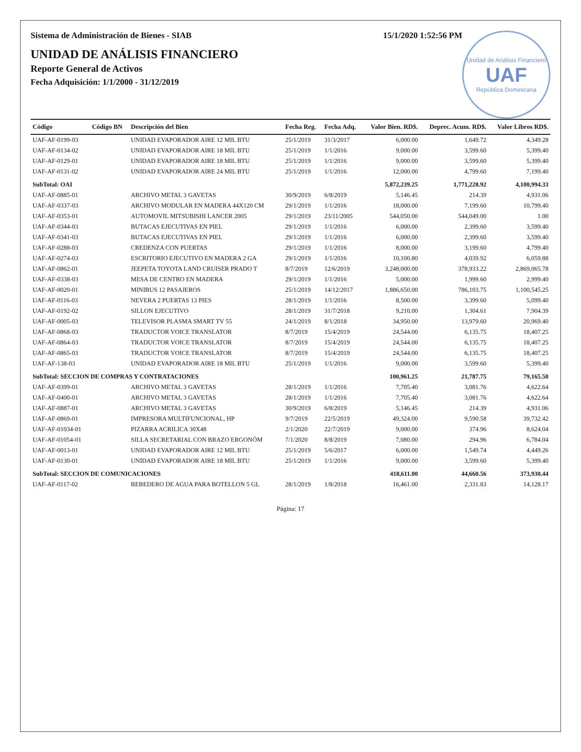Unidad de Análisis Financiero
UAF
República Dominicana
Sistema de Administración de Bienes - SIAB 15/1/2020 1:52:56 PM
UNIDAD DE ANÁLISIS FINANCIERO
Reporte General de Activos
Fecha Adquisición: 1/1/2000 - 31/12/2019
| Código | Código BN | Descripción del Bien | Fecha Reg. | Fecha Adq. | Valor Bien. RD$. | Deprec. Acum. RD$. | Valor Libros RD$. |
| --- | --- | --- | --- | --- | --- | --- | --- |
| UAF-AF-0199-03 | | UNIDAD EVAPORADOR AIRE 12 MIL BTU | 25/1/2019 | 31/3/2017 | 6,000.00 | 1,649.72 | 4,349.28 |
| UAF-AF-0134-02 | | UNIDAD EVAPORADOR AIRE 18 MIL BTU | 25/1/2019 | 1/1/2016 | 9,000.00 | 3,599.60 | 5,399.40 |
| UAF-AF-0129-01 | | UNIDAD EVAPORADOR AIRE 18 MIL BTU | 25/1/2019 | 1/1/2016 | 9,000.00 | 3,599.60 | 5,399.40 |
| UAF-AF-0131-02 | | UNIDAD EVAPORADOR AIRE 24 MIL BTU | 25/1/2019 | 1/1/2016 | 12,000.00 | 4,799.60 | 7,199.40 |
| SubTotal: OAI | | | | | 5,872,239.25 | 1,771,228.92 | 4,100,994.33 |
| UAF-AF-0885-01 | | ARCHIVO METAL 3 GAVETAS | 30/9/2019 | 6/8/2019 | 5,146.45 | 214.39 | 4,931.06 |
| UAF-AF-0337-03 | | ARCHIVO MODULAR EN MADERA 44X120 CM | 29/1/2019 | 1/1/2016 | 18,000.00 | 7,199.60 | 10,799.40 |
| UAF-AF-0353-01 | | AUTOMOVIL MITSUBISHI LANCER 2005 | 29/1/2019 | 23/11/2005 | 544,050.00 | 544,049.00 | 1.00 |
| UAF-AF-0344-03 | | BUTACAS EJECUTIVAS EN PIEL | 29/1/2019 | 1/1/2016 | 6,000.00 | 2,399.60 | 3,599.40 |
| UAF-AF-0341-03 | | BUTACAS EJECUTIVAS EN PIEL | 29/1/2019 | 1/1/2016 | 6,000.00 | 2,399.60 | 3,599.40 |
| UAF-AF-0288-03 | | CREDENZA CON PUERTAS | 29/1/2019 | 1/1/2016 | 8,000.00 | 3,199.60 | 4,799.40 |
| UAF-AF-0274-03 | | ESCRITORIO EJECUTIVO EN MADERA 2 GA | 29/1/2019 | 1/1/2016 | 10,100.80 | 4,039.92 | 6,059.88 |
| UAF-AF-0862-01 | | JEEPETA TOYOTA LAND CRUISER PRADO T | 8/7/2019 | 12/6/2019 | 3,248,000.00 | 378,933.22 | 2,869,065.78 |
| UAF-AF-0338-03 | | MESA DE CENTRO EN MADERA | 29/1/2019 | 1/1/2016 | 5,000.00 | 1,999.60 | 2,999.40 |
| UAF-AF-0020-01 | | MINIBUS 12 PASAJEROS | 25/1/2019 | 14/12/2017 | 1,886,650.00 | 786,103.75 | 1,100,545.25 |
| UAF-AF-0116-03 | | NEVERA 2 PUERTAS 13 PIES | 28/1/2019 | 1/1/2016 | 8,500.00 | 3,399.60 | 5,099.40 |
| UAF-AF-0192-02 | | SILLON EJECUTIVO | 28/1/2019 | 31/7/2018 | 9,210.00 | 1,304.61 | 7,904.39 |
| UAF-AF-0005-03 | | TELEVISOR PLASMA SMART TV 55 | 24/1/2019 | 8/1/2018 | 34,950.00 | 13,979.60 | 20,969.40 |
| UAF-AF-0868-03 | | TRADUCTOR VOICE TRANSLATOR | 8/7/2019 | 15/4/2019 | 24,544.00 | 6,135.75 | 18,407.25 |
| UAF-AF-0864-03 | | TRADUCTOR VOICE TRANSLATOR | 8/7/2019 | 15/4/2019 | 24,544.00 | 6,135.75 | 18,407.25 |
| UAF-AF-0865-03 | | TRADUCTOR VOICE TRANSLATOR | 8/7/2019 | 15/4/2019 | 24,544.00 | 6,135.75 | 18,407.25 |
| UAF-AF-138-03 | | UNIDAD EVAPORADOR AIRE 18 MIL BTU | 25/1/2019 | 1/1/2016 | 9,000.00 | 3,599.60 | 5,399.40 |
| SubTotal: SECCION DE COMPRAS Y CONTRATACIONES | | | | | 100,961.25 | 21,787.75 | 79,165.50 |
| UAF-AF-0399-01 | | ARCHIVO METAL 3 GAVETAS | 28/1/2019 | 1/1/2016 | 7,705.40 | 3,081.76 | 4,622.64 |
| UAF-AF-0400-01 | | ARCHIVO METAL 3 GAVETAS | 28/1/2019 | 1/1/2016 | 7,705.40 | 3,081.76 | 4,622.64 |
| UAF-AF-0887-01 | | ARCHIVO METAL 3 GAVETAS | 30/9/2019 | 6/8/2019 | 5,146.45 | 214.39 | 4,931.06 |
| UAF-AF-0869-01 | | IMPRESORA MULTIFUNCIONAL, HP | 9/7/2019 | 22/5/2019 | 49,324.00 | 9,590.58 | 39,732.42 |
| UAF-AF-01034-01 | | PIZARRA ACRILICA 30X48 | 2/1/2020 | 22/7/2019 | 9,000.00 | 374.96 | 8,624.04 |
| UAF-AF-01054-01 | | SILLA SECRETARIAL CON BRAZO ERGONÓM | 7/1/2020 | 8/8/2019 | 7,080.00 | 294.96 | 6,784.04 |
| UAF-AF-0013-01 | | UNIDAD EVAPORADOR AIRE 12 MIL BTU | 25/1/2019 | 5/6/2017 | 6,000.00 | 1,549.74 | 4,449.26 |
| UAF-AF-0130-01 | | UNIDAD EVAPORADOR AIRE 18 MIL BTU | 25/1/2019 | 1/1/2016 | 9,000.00 | 3,599.60 | 5,399.40 |
| SubTotal: SECCION DE COMUNICACIONES | | | | | 418,611.00 | 44,660.56 | 373,930.44 |
| UAF-AF-0117-02 | | BEBEDERO DE AGUA PARA BOTELLON 5 GL | 28/1/2019 | 1/8/2018 | 16,461.00 | 2,331.83 | 14,128.17 |
Página: 17